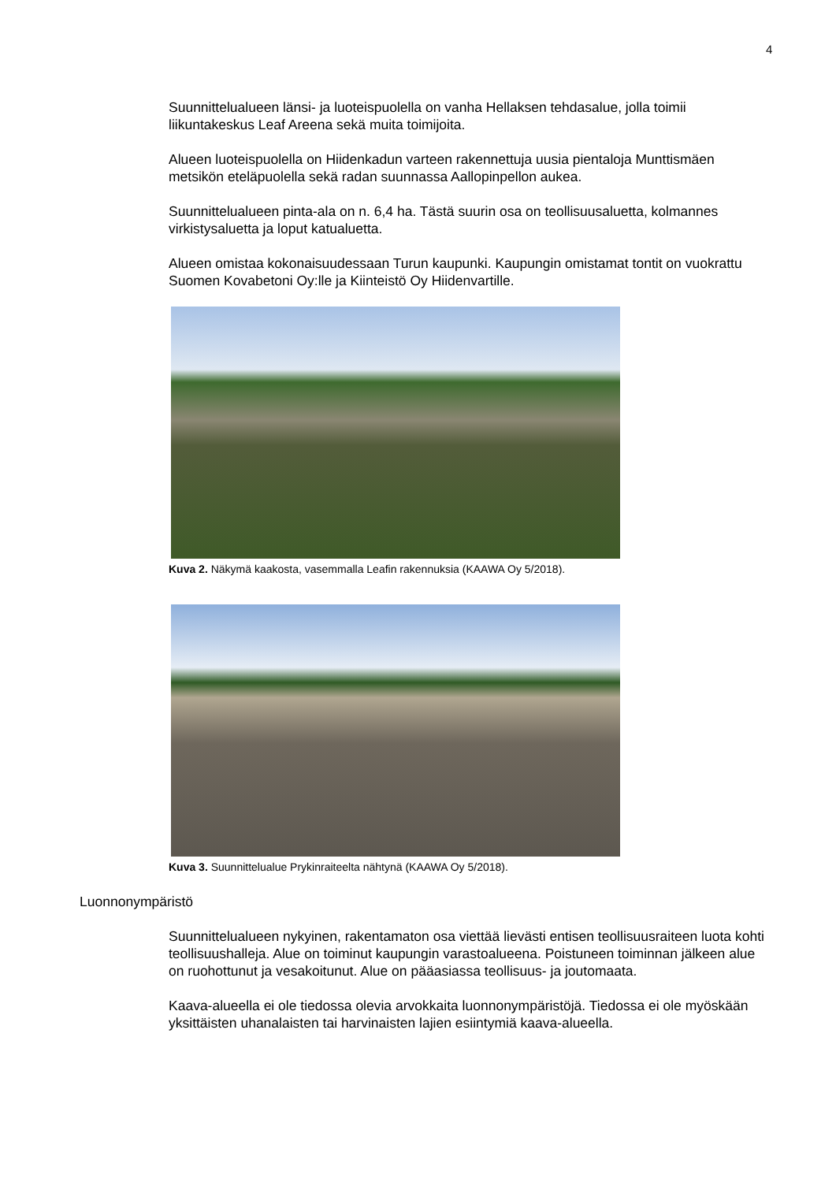4
Suunnittelualueen länsi- ja luoteispuolella on vanha Hellaksen tehdasalue, jolla toimii liikuntakeskus Leaf Areena sekä muita toimijoita.
Alueen luoteispuolella on Hiidenkadun varteen rakennettuja uusia pientaloja Munttismäen metsikön eteläpuolella sekä radan suunnassa Aallopinpellon aukea.
Suunnittelualueen pinta-ala on n. 6,4 ha. Tästä suurin osa on teollisuusaluetta, kolmannes virkistysaluetta ja loput katualuetta.
Alueen omistaa kokonaisuudessaan Turun kaupunki. Kaupungin omistamat tontit on vuokrattu Suomen Kovabetoni Oy:lle ja Kiinteistö Oy Hiidenvartille.
Kuva 2. Näkymä kaakosta, vasemmalla Leafin rakennuksia (KAAWA Oy 5/2018).
Kuva 3. Suunnittelualue Prykinraiteelta nähtynä (KAAWA Oy 5/2018).
Luonnonympäristö
Suunnittelualueen nykyinen, rakentamaton osa viettää lievästi entisen teollisuusraiteen luota kohti teollisuushalleja. Alue on toiminut kaupungin varastoalueena. Poistuneen toiminnan jälkeen alue on ruohottunut ja vesakoitunut. Alue on pääasiassa teollisuus- ja joutomaata.
Kaava-alueella ei ole tiedossa olevia arvokkaita luonnonympäristöjä. Tiedossa ei ole myöskään yksittäisten uhanalaisten tai harvinaisten lajien esiintymiä kaava-alueella.